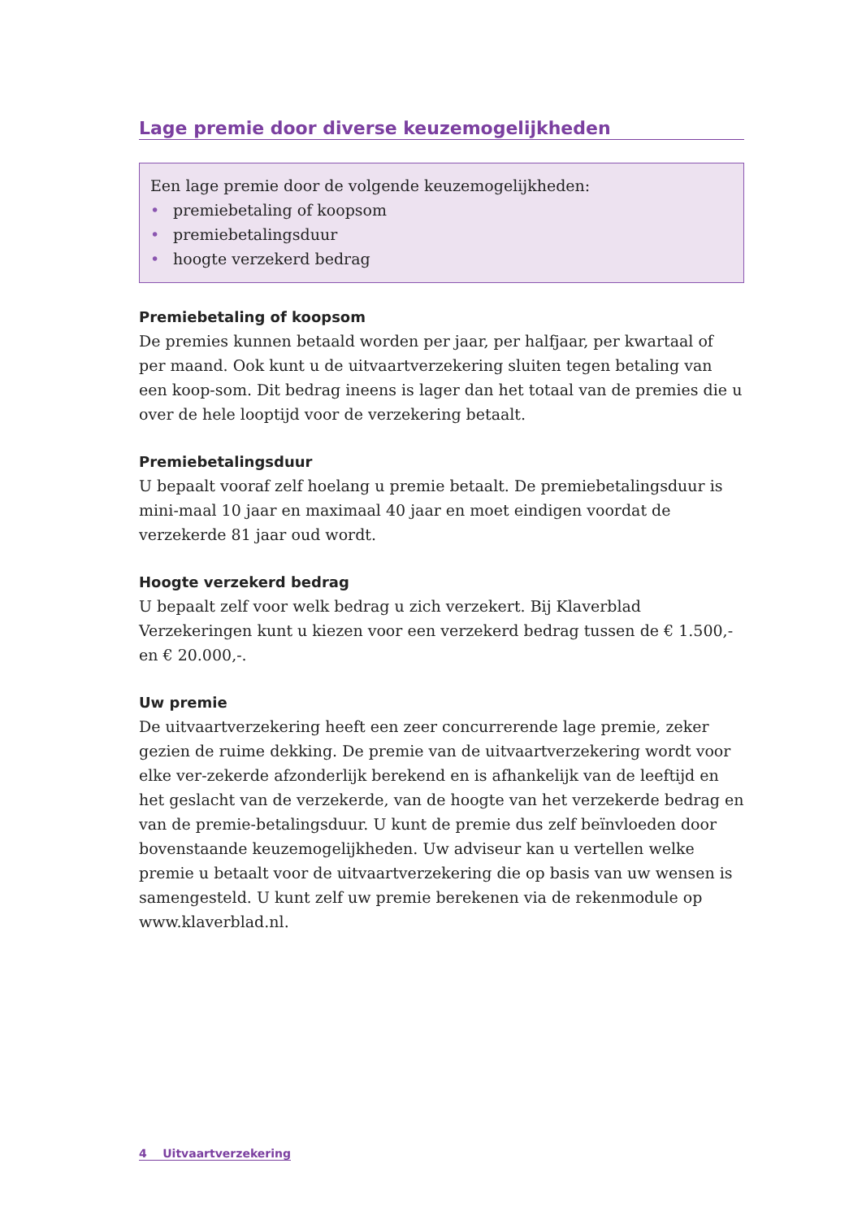Lage premie door diverse keuzemogelijkheden
Een lage premie door de volgende keuzemogelijkheden:
• premiebetaling of koopsom
• premiebetalingsduur
• hoogte verzekerd bedrag
Premiebetaling of koopsom
De premies kunnen betaald worden per jaar, per halfjaar, per kwartaal of per maand. Ook kunt u de uitvaartverzekering sluiten tegen betaling van een koop-som. Dit bedrag ineens is lager dan het totaal van de premies die u over de hele looptijd voor de verzekering betaalt.
Premiebetalingsduur
U bepaalt vooraf zelf hoelang u premie betaalt. De premiebetalingsduur is mini-maal 10 jaar en maximaal 40 jaar en moet eindigen voordat de verzekerde 81 jaar oud wordt.
Hoogte verzekerd bedrag
U bepaalt zelf voor welk bedrag u zich verzekert. Bij Klaverblad Verzekeringen kunt u kiezen voor een verzekerd bedrag tussen de € 1.500,- en € 20.000,-.
Uw premie
De uitvaartverzekering heeft een zeer concurrerende lage premie, zeker gezien de ruime dekking. De premie van de uitvaartverzekering wordt voor elke ver-zekerde afzonderlijk berekend en is afhankelijk van de leeftijd en het geslacht van de verzekerde, van de hoogte van het verzekerde bedrag en van de premie-betalingsduur. U kunt de premie dus zelf beïnvloeden door bovenstaande keuzemogelijkheden. Uw adviseur kan u vertellen welke premie u betaalt voor de uitvaartverzekering die op basis van uw wensen is samengesteld. U kunt zelf uw premie berekenen via de rekenmodule op www.klaverblad.nl.
4 Uitvaartverzekering